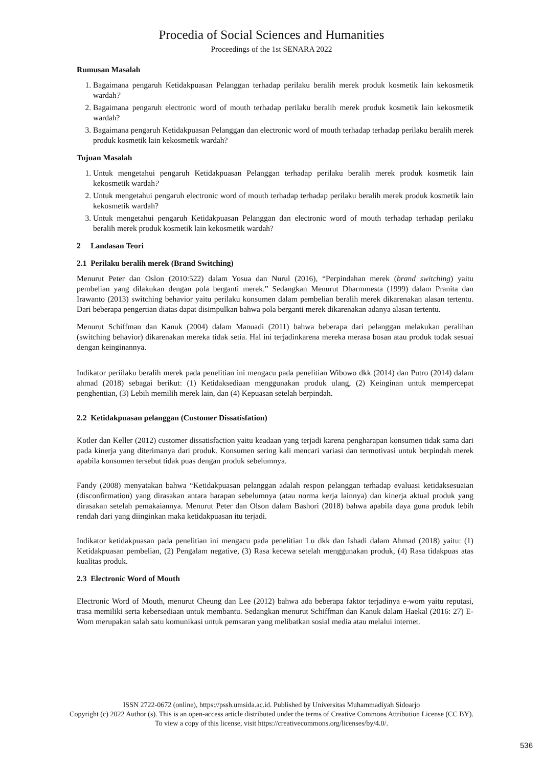Procedia of Social Sciences and Humanities
Proceedings of the 1st SENARA 2022
Rumusan Masalah
1. Bagaimana pengaruh Ketidakpuasan Pelanggan terhadap perilaku beralih merek produk kosmetik lain kekosmetik wardah?
2. Bagaimana pengaruh electronic word of mouth terhadap perilaku beralih merek produk kosmetik lain kekosmetik wardah?
3. Bagaimana pengaruh Ketidakpuasan Pelanggan dan electronic word of mouth terhadap terhadap perilaku beralih merek produk kosmetik lain kekosmetik wardah?
Tujuan Masalah
1. Untuk mengetahui pengaruh Ketidakpuasan Pelanggan terhadap perilaku beralih merek produk kosmetik lain kekosmetik wardah?
2. Untuk mengetahui pengaruh electronic word of mouth terhadap terhadap perilaku beralih merek produk kosmetik lain kekosmetik wardah?
3. Untuk mengetahui pengaruh Ketidakpuasan Pelanggan dan electronic word of mouth terhadap terhadap perilaku beralih merek produk kosmetik lain kekosmetik wardah?
2 Landasan Teori
2.1 Perilaku beralih merek (Brand Switching)
Menurut Peter dan Oslon (2010:522) dalam Yosua dan Nurul (2016), “Perpindahan merek (brand switching) yaitu pembelian yang dilakukan dengan pola berganti merek.” Sedangkan Menurut Dharmmesta (1999) dalam Pranita dan Irawanto (2013) switching behavior yaitu perilaku konsumen dalam pembelian beralih merek dikarenakan alasan tertentu. Dari beberapa pengertian diatas dapat disimpulkan bahwa pola berganti merek dikarenakan adanya alasan tertentu.
Menurut Schiffman dan Kanuk (2004) dalam Manuadi (2011) bahwa beberapa dari pelanggan melakukan peralihan (switching behavior) dikarenakan mereka tidak setia. Hal ini terjadinkarena mereka merasa bosan atau produk todak sesuai dengan keinginannya.
Indikator periilaku beralih merek pada penelitian ini mengacu pada penelitian Wibowo dkk (2014) dan Putro (2014) dalam ahmad (2018) sebagai berikut: (1) Ketidaksediaan menggunakan produk ulang, (2) Keinginan untuk mempercepat penghentian, (3) Lebih memilih merek lain, dan (4) Kepuasan setelah berpindah.
2.2 Ketidakpuasan pelanggan (Customer Dissatisfation)
Kotler dan Keller (2012) customer dissatisfaction yaitu keadaan yang terjadi karena pengharapan konsumen tidak sama dari pada kinerja yang diterimanya dari produk. Konsumen sering kali mencari variasi dan termotivasi untuk berpindah merek apabila konsumen tersebut tidak puas dengan produk sebelumnya.
Fandy (2008) menyatakan bahwa “Ketidakpuasan pelanggan adalah respon pelanggan terhadap evaluasi ketidaksesuaian (disconfirmation) yang dirasakan antara harapan sebelumnya (atau norma kerja lainnya) dan kinerja aktual produk yang dirasakan setelah pemakaiannya. Menurut Peter dan Olson dalam Bashori (2018) bahwa apabila daya guna produk lebih rendah dari yang diinginkan maka ketidakpuasan itu terjadi.
Indikator ketidakpuasan pada penelitian ini mengacu pada penelitian Lu dkk dan Ishadi dalam Ahmad (2018) yaitu: (1) Ketidakpuasan pembelian, (2) Pengalam negative, (3) Rasa kecewa setelah menggunakan produk, (4) Rasa tidakpuas atas kualitas produk.
2.3 Electronic Word of Mouth
Electronic Word of Mouth, menurut Cheung dan Lee (2012) bahwa ada beberapa faktor terjadinya e-wom yaitu reputasi, trasa memiliki serta kebersediaan untuk membantu. Sedangkan menurut Schiffman dan Kanuk dalam Haekal (2016: 27) E-Wom merupakan salah satu komunikasi untuk pemsaran yang melibatkan sosial media atau melalui internet.
ISSN 2722-0672 (online), https://pssh.umsida.ac.id. Published by Universitas Muhammadiyah Sidoarjo
Copyright (c) 2022 Author (s). This is an open-access article distributed under the terms of Creative Commons Attribution License (CC BY).
To view a copy of this license, visit https://creativecommons.org/licenses/by/4.0/.
536